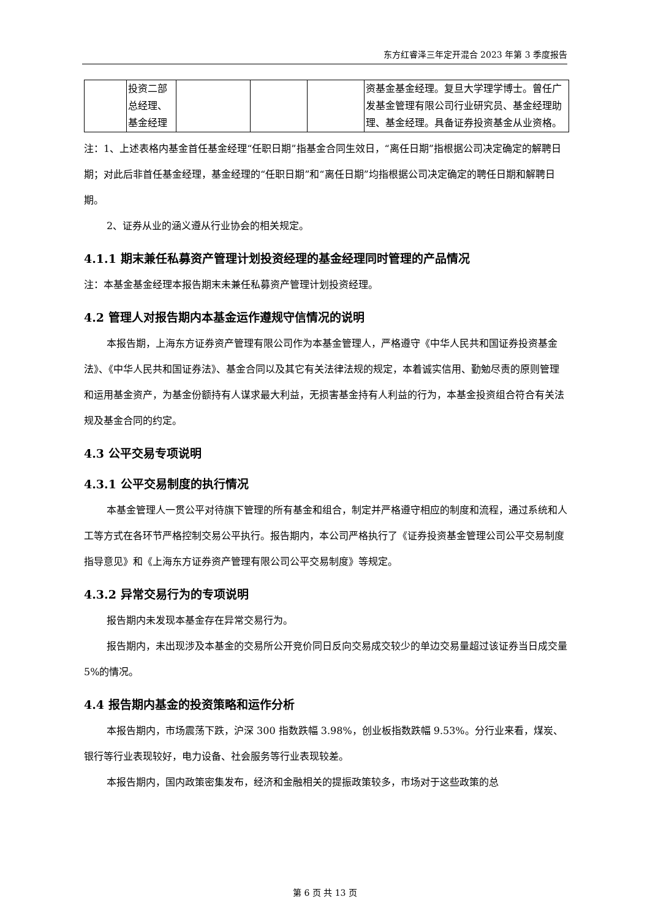东方红睿泽三年定开混合 2023 年第 3 季度报告
| | 投资二部总经理、基金经理 | | | | 资基金基金经理。复旦大学理学博士。曾任广发基金管理有限公司行业研究员、基金经理助理、基金经理。具备证券投资基金从业资格。 |
注：1、上述表格内基金首任基金经理“任职日期”指基金合同生效日，“离任日期”指根据公司决定确定的解聘日期；对此后非首任基金经理，基金经理的“任职日期”和“离任日期”均指根据公司决定确定的聘任日期和解聘日期。
2、证券从业的涵义遵从行业协会的相关规定。
4.1.1 期末兼任私募资产管理计划投资经理的基金经理同时管理的产品情况
注：本基金基金经理本报告期末未兼任私募资产管理计划投资经理。
4.2 管理人对报告期内本基金运作遵规守信情况的说明
本报告期，上海东方证券资产管理有限公司作为本基金管理人，严格遵守《中华人民共和国证券投资基金法》、《中华人民共和国证券法》、基金合同以及其它有关法律法规的规定，本着诚实信用、勤勉尽责的原则管理和运用基金资产，为基金份额持有人谋求最大利益，无损害基金持有人利益的行为，本基金投资组合符合有关法规及基金合同的约定。
4.3 公平交易专项说明
4.3.1 公平交易制度的执行情况
本基金管理人一贯公平对待旗下管理的所有基金和组合，制定并严格遵守相应的制度和流程，通过系统和人工等方式在各环节严格控制交易公平执行。报告期内，本公司严格执行了《证券投资基金管理公司公平交易制度指导意见》和《上海东方证券资产管理有限公司公平交易制度》等规定。
4.3.2 异常交易行为的专项说明
报告期内未发现本基金存在异常交易行为。
报告期内，未出现涉及本基金的交易所公开竞价同日反向交易成交较少的单边交易量超过该证券当日成交量 5%的情况。
4.4 报告期内基金的投资策略和运作分析
本报告期内，市场震荡下跌，沪深 300 指数跌幅 3.98%，创业板指数跌幅 9.53%。分行业来看，煤炭、银行等行业表现较好，电力设备、社会服务等行业表现较差。
本报告期内，国内政策密集发布，经济和金融相关的提振政策较多，市场对于这些政策的总
第 6 页 共 13 页